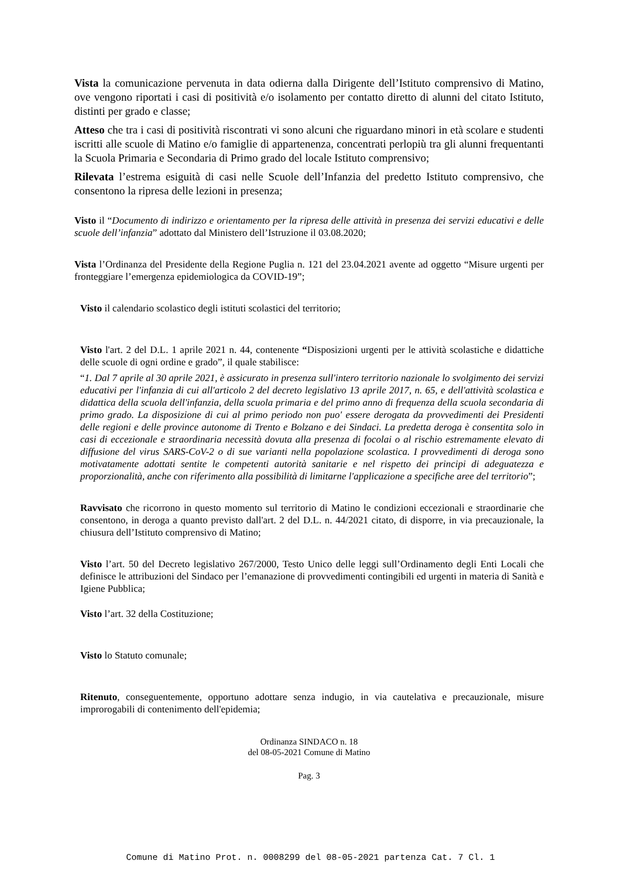Vista la comunicazione pervenuta in data odierna dalla Dirigente dell’Istituto comprensivo di Matino, ove vengono riportati i casi di positività e/o isolamento per contatto diretto di alunni del citato Istituto, distinti per grado e classe;
Atteso che tra i casi di positività riscontrati vi sono alcuni che riguardano minori in età scolare e studenti iscritti alle scuole di Matino e/o famiglie di appartenenza, concentrati perlopiù tra gli alunni frequentanti la Scuola Primaria e Secondaria di Primo grado del locale Istituto comprensivo;
Rilevata l’estrema esiguità di casi nelle Scuole dell’Infanzia del predetto Istituto comprensivo, che consentono la ripresa delle lezioni in presenza;
Visto il “Documento di indirizzo e orientamento per la ripresa delle attività in presenza dei servizi educativi e delle scuole dell’infanzia” adottato dal Ministero dell’Istruzione il 03.08.2020;
Vista l’Ordinanza del Presidente della Regione Puglia n. 121 del 23.04.2021 avente ad oggetto “Misure urgenti per fronteggiare l’emergenza epidemiologica da COVID-19”;
Visto il calendario scolastico degli istituti scolastici del territorio;
Visto l'art. 2 del D.L. 1 aprile 2021 n. 44, contenente “Disposizioni urgenti per le attività scolastiche e didattiche delle scuole di ogni ordine e grado”, il quale stabilisce:
“1. Dal 7 aprile al 30 aprile 2021, è assicurato in presenza sull'intero territorio nazionale lo svolgimento dei servizi educativi per l'infanzia di cui all'articolo 2 del decreto legislativo 13 aprile 2017, n. 65, e dell'attività scolastica e didattica della scuola dell'infanzia, della scuola primaria e del primo anno di frequenza della scuola secondaria di primo grado. La disposizione di cui al primo periodo non puo' essere derogata da provvedimenti dei Presidenti delle regioni e delle province autonome di Trento e Bolzano e dei Sindaci. La predetta deroga è consentita solo in casi di eccezionale e straordinaria necessità dovuta alla presenza di focolai o al rischio estremamente elevato di diffusione del virus SARS-CoV-2 o di sue varianti nella popolazione scolastica. I provvedimenti di deroga sono motivatamente adottati sentite le competenti autorità sanitarie e nel rispetto dei principi di adeguatezza e proporzionalità, anche con riferimento alla possibilità di limitarne l'applicazione a specifiche aree del territorio”;
Ravvisato che ricorrono in questo momento sul territorio di Matino le condizioni eccezionali e straordinarie che consentono, in deroga a quanto previsto dall'art. 2 del D.L. n. 44/2021 citato, di disporre, in via precauzionale, la chiusura dell’Istituto comprensivo di Matino;
Visto l’art. 50 del Decreto legislativo 267/2000, Testo Unico delle leggi sull’Ordinamento degli Enti Locali che definisce le attribuzioni del Sindaco per l’emanazione di provvedimenti contingibili ed urgenti in materia di Sanità e Igiene Pubblica;
Visto l’art. 32 della Costituzione;
Visto lo Statuto comunale;
Ritenuto, conseguentemente, opportuno adottare senza indugio, in via cautelativa e precauzionale, misure improrogabili di contenimento dell'epidemia;
Ordinanza SINDACO n. 18
del 08-05-2021 Comune di Matino
Pag. 3
Comune di Matino Prot. n. 0008299 del 08-05-2021 partenza Cat. 7 Cl. 1